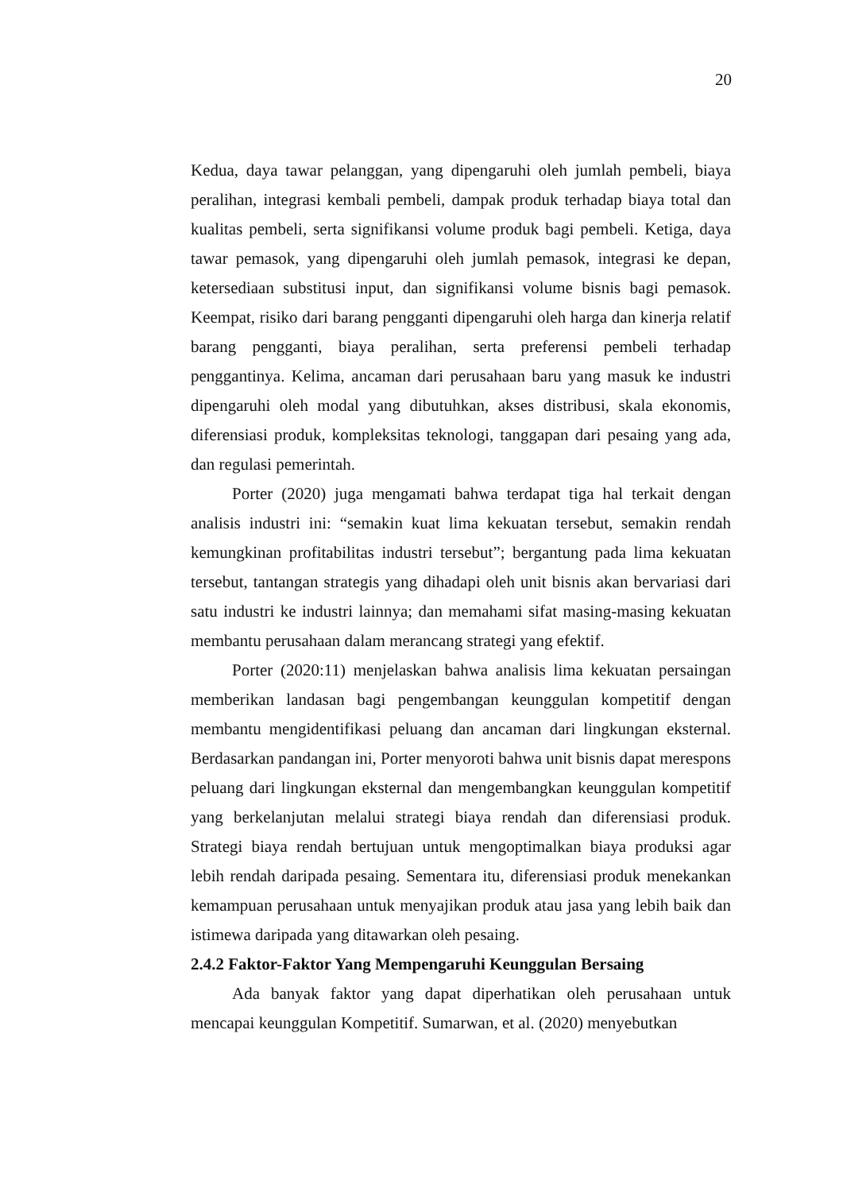20
Kedua, daya tawar pelanggan, yang dipengaruhi oleh jumlah pembeli, biaya peralihan, integrasi kembali pembeli, dampak produk terhadap biaya total dan kualitas pembeli, serta signifikansi volume produk bagi pembeli. Ketiga, daya tawar pemasok, yang dipengaruhi oleh jumlah pemasok, integrasi ke depan, ketersediaan substitusi input, dan signifikansi volume bisnis bagi pemasok. Keempat, risiko dari barang pengganti dipengaruhi oleh harga dan kinerja relatif barang pengganti, biaya peralihan, serta preferensi pembeli terhadap penggantinya. Kelima, ancaman dari perusahaan baru yang masuk ke industri dipengaruhi oleh modal yang dibutuhkan, akses distribusi, skala ekonomis, diferensiasi produk, kompleksitas teknologi, tanggapan dari pesaing yang ada, dan regulasi pemerintah.
Porter (2020) juga mengamati bahwa terdapat tiga hal terkait dengan analisis industri ini: “semakin kuat lima kekuatan tersebut, semakin rendah kemungkinan profitabilitas industri tersebut”; bergantung pada lima kekuatan tersebut, tantangan strategis yang dihadapi oleh unit bisnis akan bervariasi dari satu industri ke industri lainnya; dan memahami sifat masing-masing kekuatan membantu perusahaan dalam merancang strategi yang efektif.
Porter (2020:11) menjelaskan bahwa analisis lima kekuatan persaingan memberikan landasan bagi pengembangan keunggulan kompetitif dengan membantu mengidentifikasi peluang dan ancaman dari lingkungan eksternal. Berdasarkan pandangan ini, Porter menyoroti bahwa unit bisnis dapat merespons peluang dari lingkungan eksternal dan mengembangkan keunggulan kompetitif yang berkelanjutan melalui strategi biaya rendah dan diferensiasi produk. Strategi biaya rendah bertujuan untuk mengoptimalkan biaya produksi agar lebih rendah daripada pesaing. Sementara itu, diferensiasi produk menekankan kemampuan perusahaan untuk menyajikan produk atau jasa yang lebih baik dan istimewa daripada yang ditawarkan oleh pesaing.
2.4.2 Faktor-Faktor Yang Mempengaruhi Keunggulan Bersaing
Ada banyak faktor yang dapat diperhatikan oleh perusahaan untuk mencapai keunggulan Kompetitif. Sumarwan, et al. (2020) menyebutkan